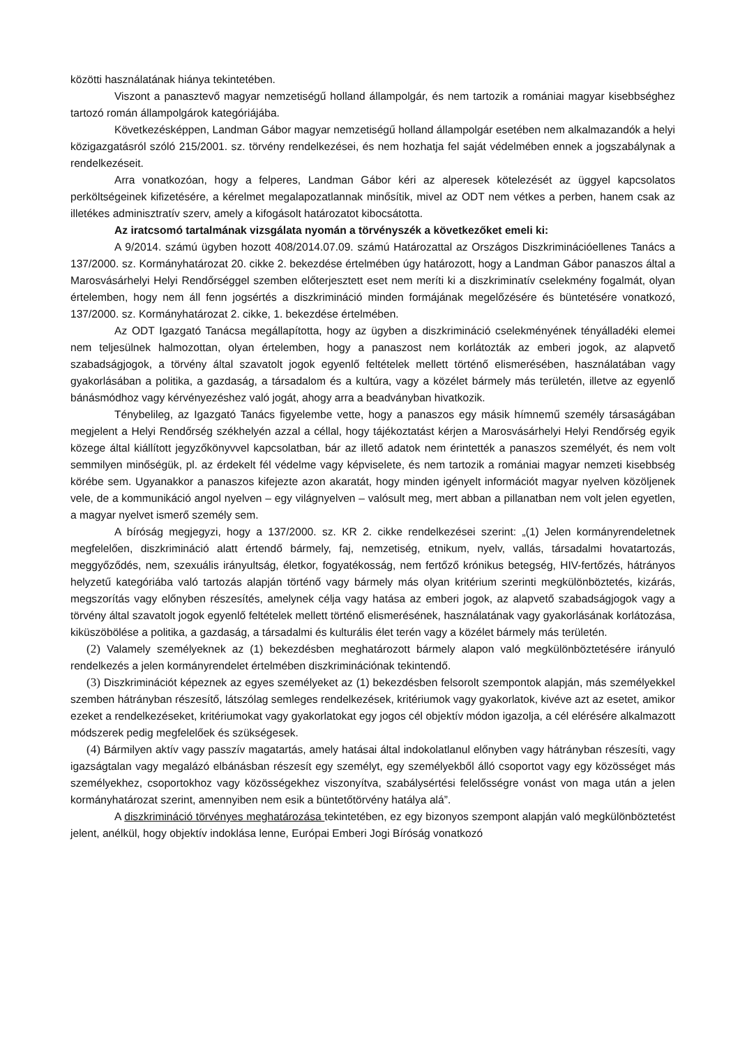közötti használatának hiánya tekintetében.
Viszont a panasztevő magyar nemzetiségű holland állampolgár, és nem tartozik a romániai magyar kisebbséghez tartozó román állampolgárok kategóriájába.
Következésképpen, Landman Gábor magyar nemzetiségű holland állampolgár esetében nem alkalmazandók a helyi közigazgatásról szóló 215/2001. sz. törvény rendelkezései, és nem hozhatja fel saját védelmében ennek a jogszabálynak a rendelkezéseit.
Arra vonatkozóan, hogy a felperes, Landman Gábor kéri az alperesek kötelezését az üggyel kapcsolatos perköltségeinek kifizetésére, a kérelmet megalapozatlannak minősítik, mivel az ODT nem vétkes a perben, hanem csak az illetékes adminisztratív szerv, amely a kifogásolt határozatot kibocsátotta.
Az iratcsomó tartalmának vizsgálata nyomán a törvényszék a következőket emeli ki:
A 9/2014. számú ügyben hozott 408/2014.07.09. számú Határozattal az Országos Diszkriminációellenes Tanács a 137/2000. sz. Kormányhatározat 20. cikke 2. bekezdése értelmében úgy határozott, hogy a Landman Gábor panaszos által a Marosvásárhelyi Helyi Rendőrséggel szemben előterjesztett eset nem meríti ki a diszkriminatív cselekmény fogalmát, olyan értelemben, hogy nem áll fenn jogsértés a diszkrimináció minden formájának megelőzésére és büntetésére vonatkozó, 137/2000. sz. Kormányhatározat 2. cikke, 1. bekezdése értelmében.
Az ODT Igazgató Tanácsa megállapította, hogy az ügyben a diszkrimináció cselekményének tényálladéki elemei nem teljesülnek halmozottan, olyan értelemben, hogy a panaszost nem korlátozták az emberi jogok, az alapvető szabadságjogok, a törvény által szavatolt jogok egyenlő feltételek mellett történő elismerésében, használatában vagy gyakorlásában a politika, a gazdaság, a társadalom és a kultúra, vagy a közélet bármely más területén, illetve az egyenlő bánásmódhoz vagy kérvényezéshez való jogát, ahogy arra a beadványban hivatkozik.
Ténybelileg, az Igazgató Tanács figyelembe vette, hogy a panaszos egy másik hímnemű személy társaságában megjelent a Helyi Rendőrség székhelyén azzal a céllal, hogy tájékoztatást kérjen a Marosvásárhelyi Helyi Rendőrség egyik közege által kiállított jegyzőkönyvvel kapcsolatban, bár az illető adatok nem érintették a panaszos személyét, és nem volt semmilyen minőségük, pl. az érdekelt fél védelme vagy képviselete, és nem tartozik a romániai magyar nemzeti kisebbség körébe sem. Ugyanakkor a panaszos kifejezte azon akaratát, hogy minden igényelt információt magyar nyelven közöljenek vele, de a kommunikáció angol nyelven – egy világnyelven – valósult meg, mert abban a pillanatban nem volt jelen egyetlen, a magyar nyelvet ismerő személy sem.
A bíróság megjegyzi, hogy a 137/2000. sz. KR 2. cikke rendelkezései szerint: „(1) Jelen kormányrendeletnek megfelelően, diszkrimináció alatt értendő bármely, faj, nemzetiség, etnikum, nyelv, vallás, társadalmi hovatartozás, meggyőződés, nem, szexuális irányultság, életkor, fogyatékosság, nem fertőző krónikus betegség, HIV-fertőzés, hátrányos helyzetű kategóriába való tartozás alapján történő vagy bármely más olyan kritérium szerinti megkülönböztetés, kizárás, megszorítás vagy előnyben részesítés, amelynek célja vagy hatása az emberi jogok, az alapvető szabadságjogok vagy a törvény által szavatolt jogok egyenlő feltételek mellett történő elismerésének, használatának vagy gyakorlásának korlátozása, kiküszöbölése a politika, a gazdaság, a társadalmi és kulturális élet terén vagy a közélet bármely más területén.
(2) Valamely személyeknek az (1) bekezdésben meghatározott bármely alapon való megkülönböztetésére irányuló rendelkezés a jelen kormányrendelet értelmében diszkriminációnak tekintendő.
(3) Diszkriminációt képeznek az egyes személyeket az (1) bekezdésben felsorolt szempontok alapján, más személyekkel szemben hátrányban részesítő, látszólag semleges rendelkezések, kritériumok vagy gyakorlatok, kivéve azt az esetet, amikor ezeket a rendelkezéseket, kritériumokat vagy gyakorlatokat egy jogos cél objektív módon igazolja, a cél elérésére alkalmazott módszerek pedig megfelelőek és szükségesek.
(4) Bármilyen aktív vagy passzív magatartás, amely hatásai által indokolatlanul előnyben vagy hátrányban részesíti, vagy igazságtalan vagy megalázó elbánásban részesít egy személyt, egy személyekből álló csoportot vagy egy közösséget más személyekhez, csoportokhoz vagy közösségekhez viszonyítva, szabálysértési felelősségre vonást von maga után a jelen kormányhatározat szerint, amennyiben nem esik a büntetőtörvény hatálya alá”.
A diszkrimináció törvényes meghatározása tekintetében, ez egy bizonyos szempont alapján való megkülönböztetést jelent, anélkül, hogy objektív indoklása lenne, Európai Emberi Jogi Bíróság vonatkozó